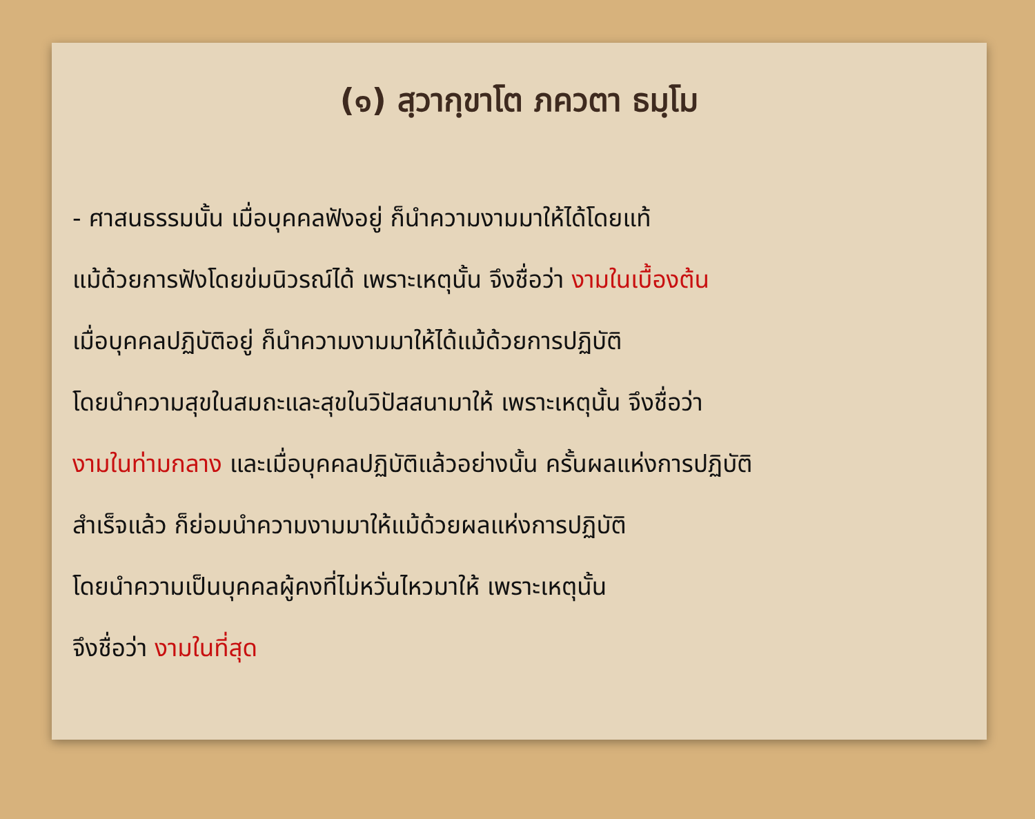(๑) สฺวากฺขาโต ภควตา ธมฺโม
- ศาสนธรรมนั้น เมื่อบุคคลฟังอยู่ ก็นำความงามมาให้ได้โดยแท้
แม้ด้วยการฟังโดยข่มนิวรณ์ได้ เพราะเหตุนั้น จึงชื่อว่า งามในเบื้องต้น
เมื่อบุคคลปฏิบัติอยู่ ก็นำความงามมาให้ได้แม้ด้วยการปฏิบัติ
โดยนำความสุขในสมถะและสุขในวิปัสสนามาให้ เพราะเหตุนั้น จึงชื่อว่า
งามในท่ามกลาง และเมื่อบุคคลปฏิบัติแล้วอย่างนั้น ครั้นผลแห่งการปฏิบัติ
สำเร็จแล้ว ก็ย่อมนำความงามมาให้แม้ด้วยผลแห่งการปฏิบัติ
โดยนำความเป็นบุคคลผู้คงที่ไม่หวั่นไหวมาให้ เพราะเหตุนั้น
จึงชื่อว่า งามในที่สุด